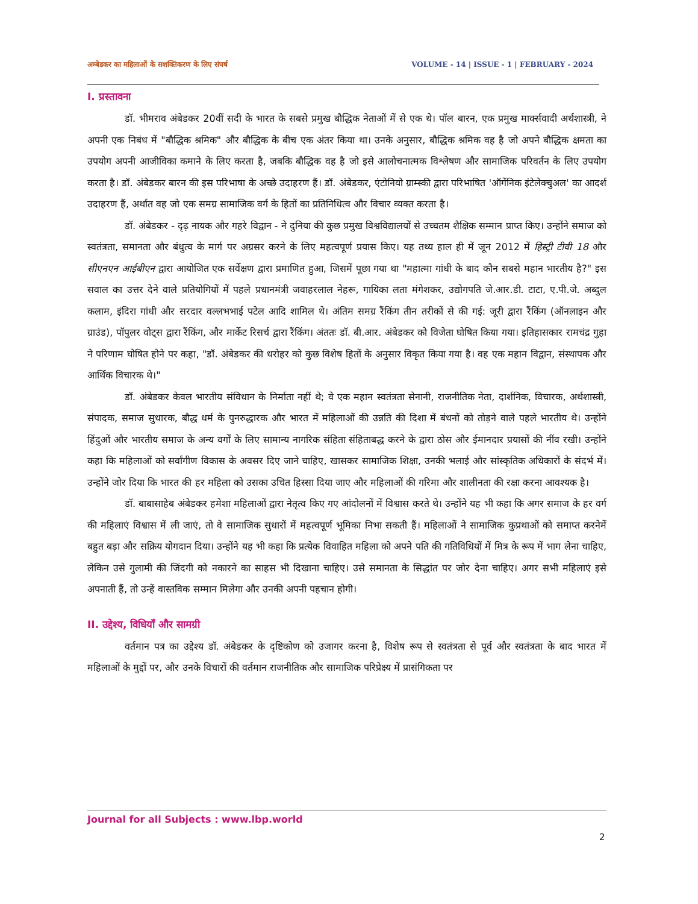अम्बेडकर का महिलाओं के सशक्तिकरण के लिए संघर्ष VOLUME - 14 | ISSUE - 1 | FEBRUARY - 2024
I. प्रस्तावना
डॉ. भीमराव अंबेडकर 20वीं सदी के भारत के सबसे प्रमुख बौद्धिक नेताओं में से एक थे। पॉल बारन, एक प्रमुख मार्क्सवादी अर्थशास्त्री, ने अपनी एक निबंध में "बौद्धिक श्रमिक" और बौद्धिक के बीच एक अंतर किया था। उनके अनुसार, बौद्धिक श्रमिक वह है जो अपने बौद्धिक क्षमता का उपयोग अपनी आजीविका कमाने के लिए करता है, जबकि बौद्धिक वह है जो इसे आलोचनात्मक विश्लेषण और सामाजिक परिवर्तन के लिए उपयोग करता है। डॉ. अंबेडकर बारन की इस परिभाषा के अच्छे उदाहरण हैं। डॉ. अंबेडकर, एंटोनियो ग्राम्स्की द्वारा परिभाषित 'ऑर्गेनिक इंटेलेक्चुअल' का आदर्श उदाहरण हैं, अर्थात वह जो एक समग्र सामाजिक वर्ग के हितों का प्रतिनिधित्व और विचार व्यक्त करता है।
डॉ. अंबेडकर - दृढ़ नायक और गहरे विद्वान - ने दुनिया की कुछ प्रमुख विश्वविद्यालयों से उच्चतम शैक्षिक सम्मान प्राप्त किए। उन्होंने समाज को स्वतंत्रता, समानता और बंधुत्व के मार्ग पर अग्रसर करने के लिए महत्वपूर्ण प्रयास किए। यह तथ्य हाल ही में जून 2012 में हिस्ट्री टीवी 18 और सीएनएन आईबीएन द्वारा आयोजित एक सर्वेक्षण द्वारा प्रमाणित हुआ, जिसमें पूछा गया था "महात्मा गांधी के बाद कौन सबसे महान भारतीय है?" इस सवाल का उत्तर देने वाले प्रतियोगियों में पहले प्रधानमंत्री जवाहरलाल नेहरू, गायिका लता मंगेशकर, उद्योगपति जे.आर.डी. टाटा, ए.पी.जे. अब्दुल कलाम, इंदिरा गांधी और सरदार वल्लभभाई पटेल आदि शामिल थे। अंतिम समग्र रैंकिंग तीन तरीकों से की गई: जूरी द्वारा रैंकिंग (ऑनलाइन और ग्राउंड), पॉपुलर वोट्स द्वारा रैंकिंग, और मार्केट रिसर्च द्वारा रैंकिंग। अंततः डॉ. बी.आर. अंबेडकर को विजेता घोषित किया गया। इतिहासकार रामचंद्र गुहा ने परिणाम घोषित होने पर कहा, "डॉ. अंबेडकर की धरोहर को कुछ विशेष हितों के अनुसार विकृत किया गया है। वह एक महान विद्वान, संस्थापक और आर्थिक विचारक थे।"
डॉ. अंबेडकर केवल भारतीय संविधान के निर्माता नहीं थे; वे एक महान स्वतंत्रता सेनानी, राजनीतिक नेता, दार्शनिक, विचारक, अर्थशास्त्री, संपादक, समाज सुधारक, बौद्ध धर्म के पुनरुद्धारक और भारत में महिलाओं की उन्नति की दिशा में बंधनों को तोड़ने वाले पहले भारतीय थे। उन्होंने हिंदुओं और भारतीय समाज के अन्य वर्गों के लिए सामान्य नागरिक संहिता संहिताबद्ध करने के द्वारा ठोस और ईमानदार प्रयासों की नींव रखी। उन्होंने कहा कि महिलाओं को सर्वांगीण विकास के अवसर दिए जाने चाहिए, खासकर सामाजिक शिक्षा, उनकी भलाई और सांस्कृतिक अधिकारों के संदर्भ में। उन्होंने जोर दिया कि भारत की हर महिला को उसका उचित हिस्सा दिया जाए और महिलाओं की गरिमा और शालीनता की रक्षा करना आवश्यक है।
डॉ. बाबासाहेब अंबेडकर हमेशा महिलाओं द्वारा नेतृत्व किए गए आंदोलनों में विश्वास करते थे। उन्होंने यह भी कहा कि अगर समाज के हर वर्ग की महिलाएं विश्वास में ली जाएं, तो वे सामाजिक सुधारों में महत्वपूर्ण भूमिका निभा सकती हैं। महिलाओं ने सामाजिक कुप्रथाओं को समाप्त करनेमें बहुत बड़ा और सक्रिय योगदान दिया। उन्होंने यह भी कहा कि प्रत्येक विवाहित महिला को अपने पति की गतिविधियों में मित्र के रूप में भाग लेना चाहिए, लेकिन उसे गुलामी की जिंदगी को नकारने का साहस भी दिखाना चाहिए। उसे समानता के सिद्धांत पर जोर देना चाहिए। अगर सभी महिलाएं इसे अपनाती हैं, तो उन्हें वास्तविक सम्मान मिलेगा और उनकी अपनी पहचान होगी।
II. उद्देश्य, विधियाँ और सामग्री
वर्तमान पत्र का उद्देश्य डॉ. अंबेडकर के दृष्टिकोण को उजागर करना है, विशेष रूप से स्वतंत्रता से पूर्व और स्वतंत्रता के बाद भारत में महिलाओं के मुद्दों पर, और उनके विचारों की वर्तमान राजनीतिक और सामाजिक परिप्रेक्ष्य में प्रासंगिकता पर
Journal for all Subjects : www.lbp.world
2